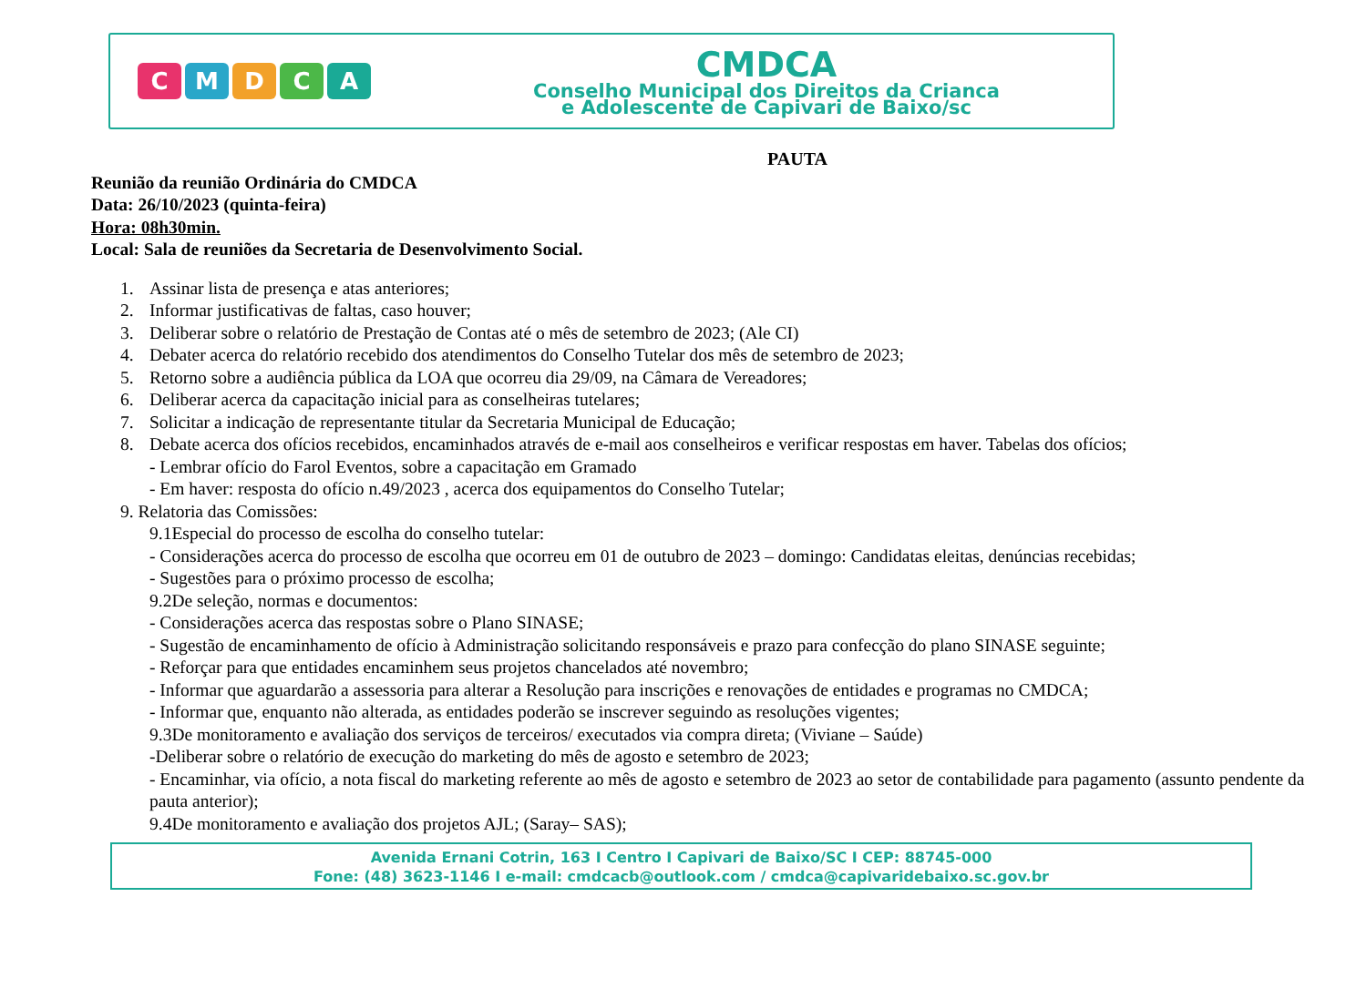CMDCA
CMDCA
Conselho Municipal dos Direitos da Crianca
e Adolescente de Capivari de Baixo/sc
PAUTA
Reunião da reunião Ordinária do CMDCA
Data: 26/10/2023 (quinta-feira)
Hora: 08h30min.
Local: Sala de reuniões da Secretaria de Desenvolvimento Social.
1. Assinar lista de presença e atas anteriores;
2. Informar justificativas de faltas, caso houver;
3. Deliberar sobre o relatório de Prestação de Contas até o mês de setembro de 2023; (Ale CI)
4. Debater acerca do relatório recebido dos atendimentos do Conselho Tutelar dos mês de setembro de 2023;
5. Retorno sobre a audiência pública da LOA que ocorreu dia 29/09, na Câmara de Vereadores;
6. Deliberar acerca da capacitação inicial para as conselheiras tutelares;
7. Solicitar a indicação de representante titular da Secretaria Municipal de Educação;
8. Debate acerca dos ofícios recebidos, encaminhados através de e-mail aos conselheiros e verificar respostas em haver. Tabelas dos ofícios;
- Lembrar ofício do Farol Eventos, sobre a capacitação em Gramado
- Em haver: resposta do ofício n.49/2023 , acerca dos equipamentos do Conselho Tutelar;
9. Relatoria das Comissões:
9.1Especial do processo de escolha do conselho tutelar:
- Considerações acerca do processo de escolha que ocorreu em 01 de outubro de 2023 – domingo: Candidatas eleitas, denúncias recebidas;
- Sugestões para o próximo processo de escolha;
9.2De seleção, normas e documentos:
- Considerações acerca das respostas sobre o Plano SINASE;
- Sugestão de encaminhamento de ofício à Administração solicitando responsáveis e prazo para confecção do plano SINASE seguinte;
- Reforçar para que entidades encaminhem seus projetos chancelados até novembro;
- Informar que aguardarão a assessoria para alterar a Resolução para inscrições e renovações de entidades e programas no CMDCA;
- Informar que, enquanto não alterada, as entidades poderão se inscrever seguindo as resoluções vigentes;
9.3De monitoramento e avaliação dos serviços de terceiros/ executados via compra direta; (Viviane – Saúde)
-Deliberar sobre o relatório de execução do marketing do mês de agosto e setembro de 2023;
- Encaminhar, via ofício, a nota fiscal do marketing referente ao mês de agosto e setembro de 2023 ao setor de contabilidade para pagamento (assunto pendente da pauta anterior);
9.4De monitoramento e avaliação dos projetos AJL; (Saray– SAS);
Avenida Ernani Cotrin, 163 I Centro I Capivari de Baixo/SC I CEP: 88745-000
Fone: (48) 3623-1146 I e-mail: cmdcacb@outlook.com / cmdca@capivaridebaixo.sc.gov.br